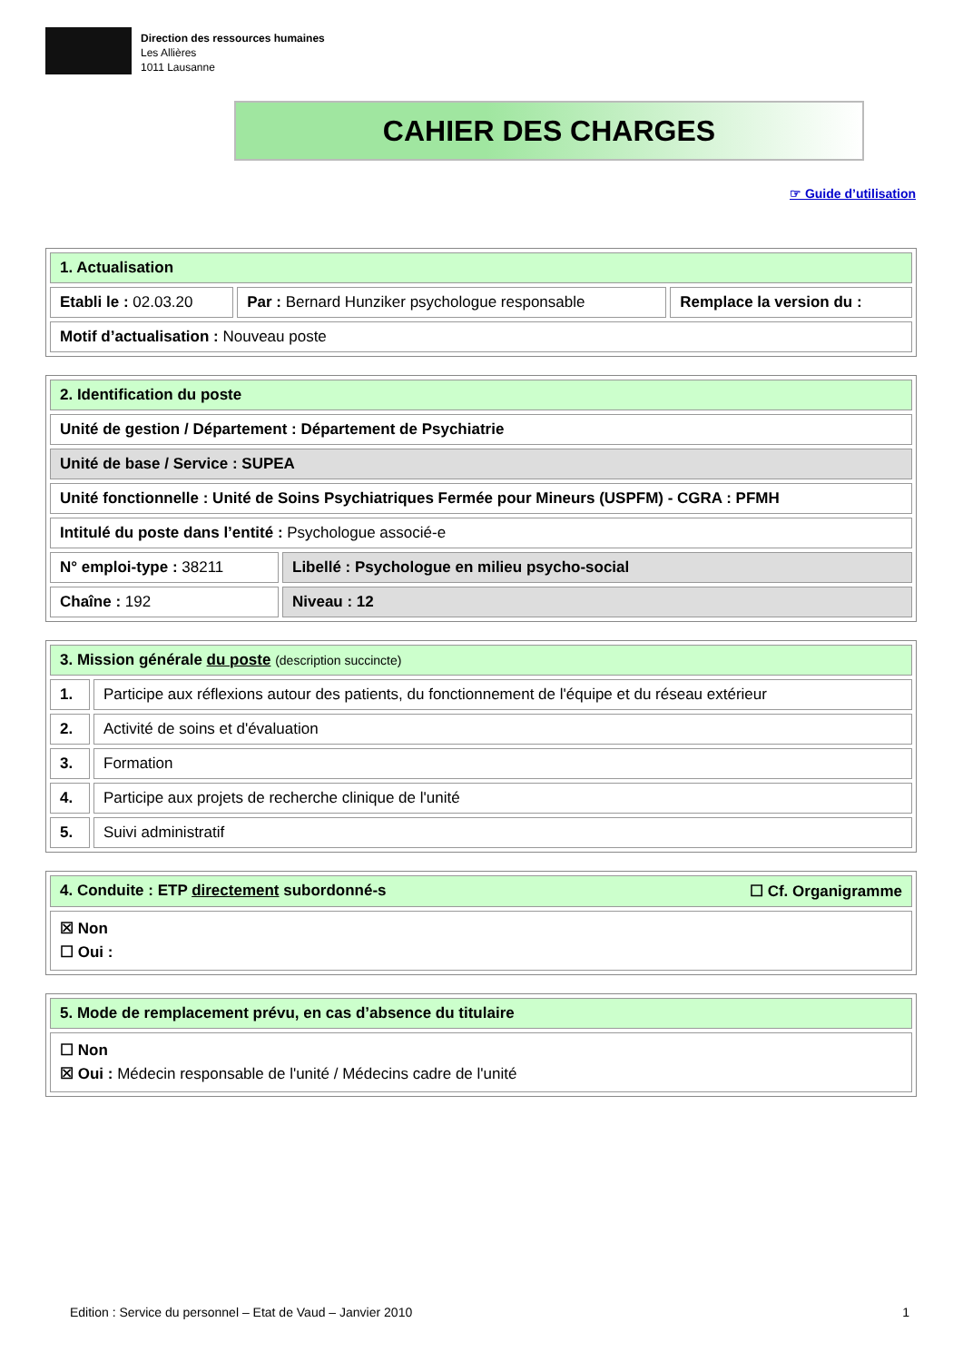Direction des ressources humaines
Les Allières
1011 Lausanne
CAHIER DES CHARGES
☞ Guide d’utilisation
| 1. Actualisation | | |
| Etabli le : 02.03.20 | Par : Bernard Hunziker psychologue responsable | Remplace la version du : |
| Motif d’actualisation : Nouveau poste | | |
| 2. Identification du poste | |
| Unité de gestion / Département : Département de Psychiatrie | |
| Unité de base / Service : SUPEA | |
| Unité fonctionnelle : Unité de Soins Psychiatriques Fermée pour Mineurs (USPFM) - CGRA : PFMH | |
| Intitulé du poste dans l’entité : Psychologue associé-e | |
| N° emploi-type : 38211 | Libellé : Psychologue en milieu psycho-social |
| Chaîne : 192 | Niveau : 12 |
| 3. Mission générale du poste (description succincte) | |
| 1. | Participe aux réflexions autour des patients, du fonctionnement de l'équipe et du réseau extérieur |
| 2. | Activité de soins et d'évaluation |
| 3. | Formation |
| 4. | Participe aux projets de recherche clinique de l'unité |
| 5. | Suivi administratif |
| 4. Conduite : ETP directement subordonné-s ☐ Cf. Organigramme |
| ☒ Non ☐ Oui : |
| 5. Mode de remplacement prévu, en cas d’absence du titulaire |
| ☐ Non ☒ Oui : Médecin responsable de l'unité / Médecins cadre de l'unité |
Edition : Service du personnel – Etat de Vaud – Janvier 2010 1